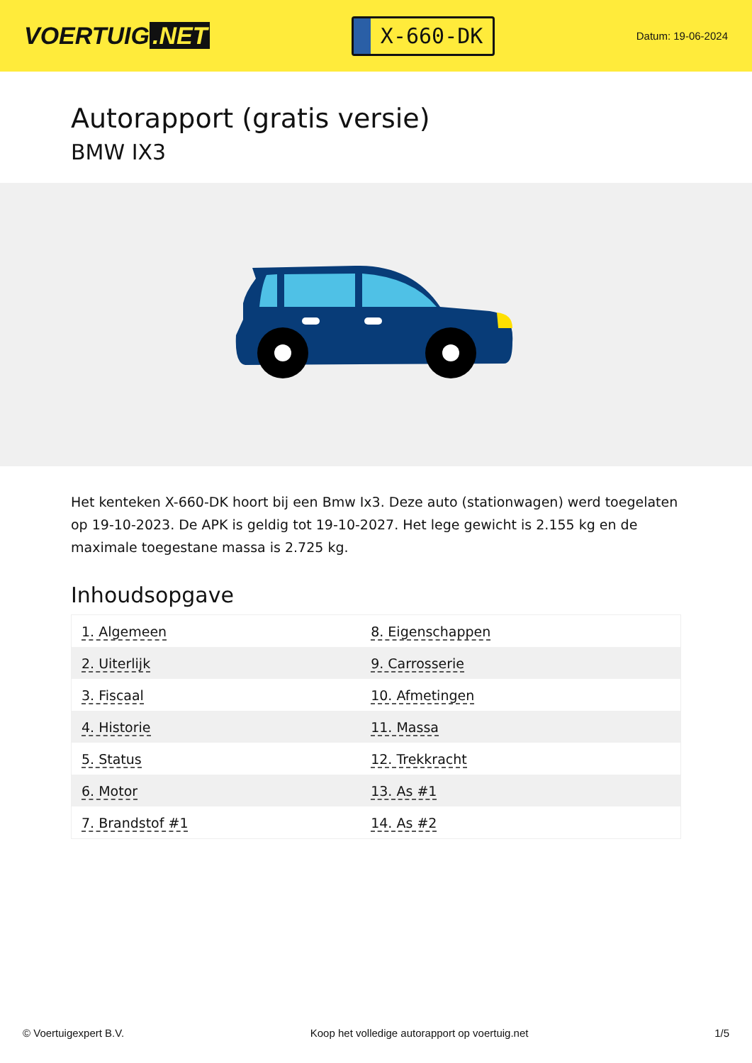VOERTUIG.NET
X-660-DK
Datum: 19-06-2024
Autorapport (gratis versie)
BMW IX3
Het kenteken X-660-DK hoort bij een Bmw Ix3. Deze auto (stationwagen) werd toegelaten op 19-10-2023. De APK is geldig tot 19-10-2027. Het lege gewicht is 2.155 kg en de maximale toegestane massa is 2.725 kg.
Inhoudsopgave
| 1. Algemeen | 8. Eigenschappen |
| 2. Uiterlijk | 9. Carrosserie |
| 3. Fiscaal | 10. Afmetingen |
| 4. Historie | 11. Massa |
| 5. Status | 12. Trekkracht |
| 6. Motor | 13. As #1 |
| 7. Brandstof #1 | 14. As #2 |
© Voertuigexpert B.V. Koop het volledige autorapport op voertuig.net 1/5